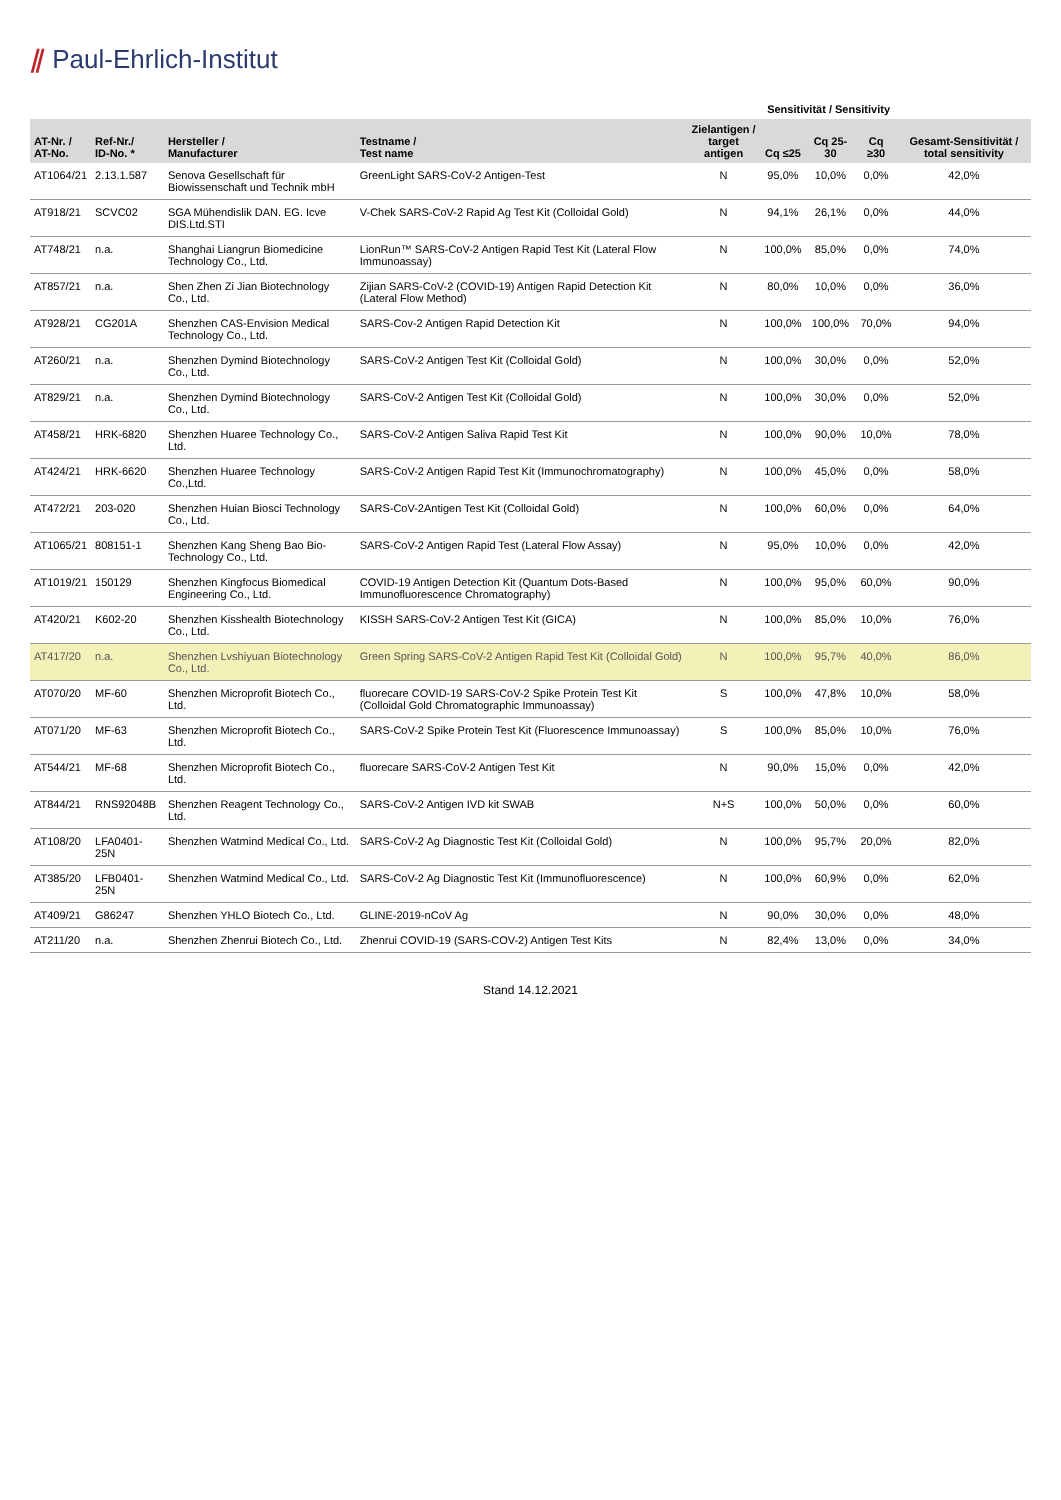⫽ Paul-Ehrlich-Institut
| | | | | | Sensitivität / Sensitivity | | | |
| --- | --- | --- | --- | --- | --- | --- | --- | --- |
| AT-Nr. / AT-No. | Ref-Nr./ ID-No. * | Hersteller / Manufacturer | Testname / Test name | Zielantigen / target antigen | Cq ≤25 | Cq 25-30 | Cq ≥30 | Gesamt-Sensitivität / total sensitivity |
| AT1064/21 | 2.13.1.587 | Senova Gesellschaft für Biowissenschaft und Technik mbH | GreenLight SARS-CoV-2 Antigen-Test | N | 95,0% | 10,0% | 0,0% | 42,0% |
| AT918/21 | SCVC02 | SGA Mühendislik DAN. EG. Icve DIS.Ltd.STI | V-Chek SARS-CoV-2 Rapid Ag Test Kit (Colloidal Gold) | N | 94,1% | 26,1% | 0,0% | 44,0% |
| AT748/21 | n.a. | Shanghai Liangrun Biomedicine Technology Co., Ltd. | LionRun™ SARS-CoV-2 Antigen Rapid Test Kit (Lateral Flow Immunoassay) | N | 100,0% | 85,0% | 0,0% | 74,0% |
| AT857/21 | n.a. | Shen Zhen Zi Jian Biotechnology Co., Ltd. | Zijian SARS-CoV-2 (COVID-19) Antigen Rapid Detection Kit (Lateral Flow Method) | N | 80,0% | 10,0% | 0,0% | 36,0% |
| AT928/21 | CG201A | Shenzhen CAS-Envision Medical Technology Co., Ltd. | SARS-Cov-2 Antigen Rapid Detection Kit | N | 100,0% | 100,0% | 70,0% | 94,0% |
| AT260/21 | n.a. | Shenzhen Dymind Biotechnology Co., Ltd. | SARS-CoV-2 Antigen Test Kit (Colloidal Gold) | N | 100,0% | 30,0% | 0,0% | 52,0% |
| AT829/21 | n.a. | Shenzhen Dymind Biotechnology Co., Ltd. | SARS-CoV-2 Antigen Test Kit (Colloidal Gold) | N | 100,0% | 30,0% | 0,0% | 52,0% |
| AT458/21 | HRK-6820 | Shenzhen Huaree Technology Co., Ltd. | SARS-CoV-2 Antigen Saliva Rapid Test Kit | N | 100,0% | 90,0% | 10,0% | 78,0% |
| AT424/21 | HRK-6620 | Shenzhen Huaree Technology Co.,Ltd. | SARS-CoV-2 Antigen Rapid Test Kit (Immunochromatography) | N | 100,0% | 45,0% | 0,0% | 58,0% |
| AT472/21 | 203-020 | Shenzhen Huian Biosci Technology Co., Ltd. | SARS-CoV-2Antigen Test Kit (Colloidal Gold) | N | 100,0% | 60,0% | 0,0% | 64,0% |
| AT1065/21 | 808151-1 | Shenzhen Kang Sheng Bao Bio- Technology Co., Ltd. | SARS-CoV-2 Antigen Rapid Test (Lateral Flow Assay) | N | 95,0% | 10,0% | 0,0% | 42,0% |
| AT1019/21 | 150129 | Shenzhen Kingfocus Biomedical Engineering Co., Ltd. | COVID-19 Antigen Detection Kit (Quantum Dots-Based Immunofluorescence Chromatography) | N | 100,0% | 95,0% | 60,0% | 90,0% |
| AT420/21 | K602-20 | Shenzhen Kisshealth Biotechnology Co., Ltd. | KISSH SARS-CoV-2 Antigen Test Kit (GICA) | N | 100,0% | 85,0% | 10,0% | 76,0% |
| AT417/20 | n.a. | Shenzhen Lvshiyuan Biotechnology Co., Ltd. | Green Spring SARS-CoV-2 Antigen Rapid Test Kit (Colloidal Gold) | N | 100,0% | 95,7% | 40,0% | 86,0% |
| AT070/20 | MF-60 | Shenzhen Microprofit Biotech Co., Ltd. | fluorecare COVID-19 SARS-CoV-2 Spike Protein Test Kit (Colloidal Gold Chromatographic Immunoassay) | S | 100,0% | 47,8% | 10,0% | 58,0% |
| AT071/20 | MF-63 | Shenzhen Microprofit Biotech Co., Ltd. | SARS-CoV-2 Spike Protein Test Kit (Fluorescence Immunoassay) | S | 100,0% | 85,0% | 10,0% | 76,0% |
| AT544/21 | MF-68 | Shenzhen Microprofit Biotech Co., Ltd. | fluorecare SARS-CoV-2 Antigen Test Kit | N | 90,0% | 15,0% | 0,0% | 42,0% |
| AT844/21 | RNS92048B | Shenzhen Reagent Technology Co., Ltd. | SARS-CoV-2 Antigen IVD kit SWAB | N+S | 100,0% | 50,0% | 0,0% | 60,0% |
| AT108/20 | LFA0401-25N | Shenzhen Watmind Medical Co., Ltd. | SARS-CoV-2 Ag Diagnostic Test Kit (Colloidal Gold) | N | 100,0% | 95,7% | 20,0% | 82,0% |
| AT385/20 | LFB0401-25N | Shenzhen Watmind Medical Co., Ltd. | SARS-CoV-2 Ag Diagnostic Test Kit (Immunofluorescence) | N | 100,0% | 60,9% | 0,0% | 62,0% |
| AT409/21 | G86247 | Shenzhen YHLO Biotech Co., Ltd. | GLINE-2019-nCoV Ag | N | 90,0% | 30,0% | 0,0% | 48,0% |
| AT211/20 | n.a. | Shenzhen Zhenrui Biotech Co., Ltd. | Zhenrui COVID-19 (SARS-COV-2) Antigen Test Kits | N | 82,4% | 13,0% | 0,0% | 34,0% |
Stand 14.12.2021